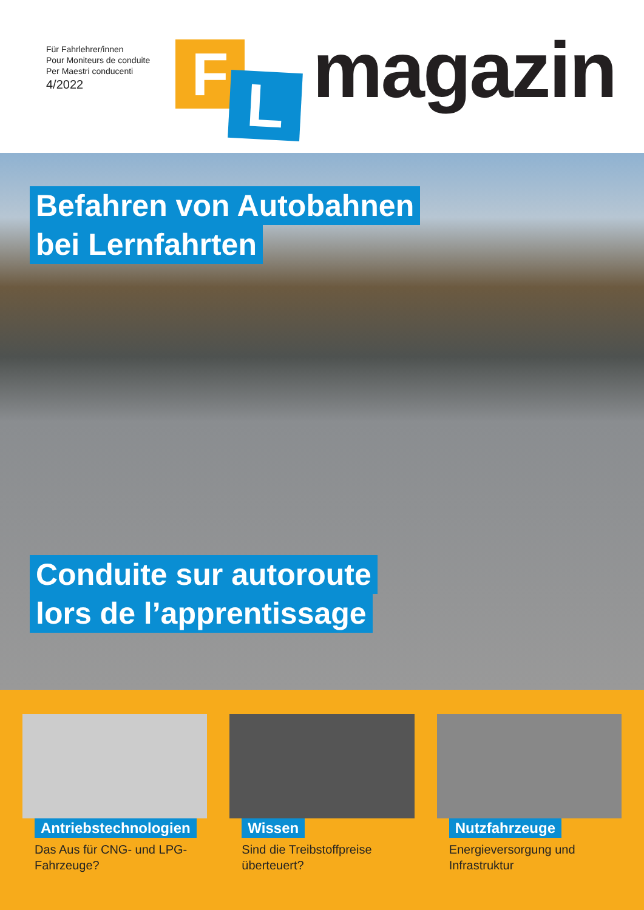Für Fahrlehrer/innen
Pour Moniteurs de conduite
Per Maestri conducenti
4/2022
F L magazin
Befahren von Autobahnen
bei Lernfahrten Conduite sur autoroute
lors de l’apprentissage
Antriebstechnologien
Das Aus für CNG- und LPG-Fahrzeuge?
Wissen
Sind die Treibstoffpreise überteuert?
Nutzfahrzeuge
Energieversorgung und Infrastruktur